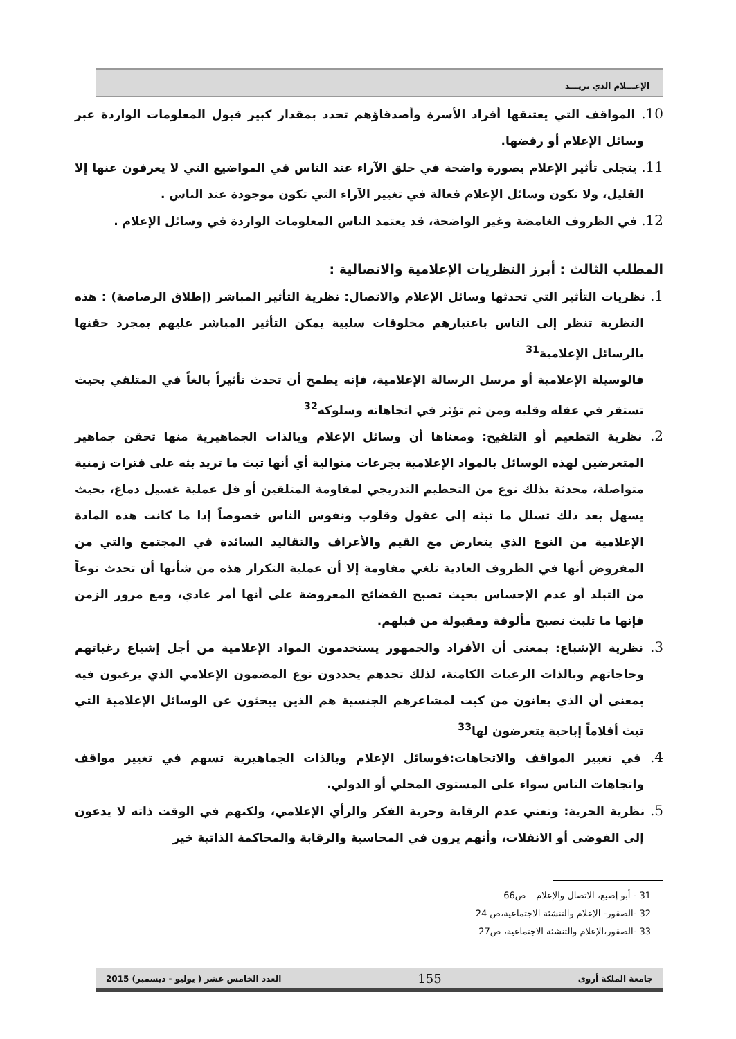الإعـــلام الذي نريـــد
10. المواقف التي يعتنقها أفراد الأسرة وأصدقاؤهم تحدد بمقدار كبير قبول المعلومات الواردة عبر وسائل الإعلام أو رفضها.
11. يتجلى تأثير الإعلام بصورة واضحة في خلق الآراء عند الناس في المواضيع التي لا يعرفون عنها إلا القليل، ولا تكون وسائل الإعلام فعالة في تغيير الآراء التي تكون موجودة عند الناس .
12. في الظروف الغامضة وغير الواضحة، قد يعتمد الناس المعلومات الواردة في وسائل الإعلام .
المطلب الثالث : أبرز النظريات الإعلامية والاتصالية :
1. نظريات التأثير التي تحدثها وسائل الإعلام والاتصال: نظرية التأثير المباشر (إطلاق الرصاصة) : هذه النظرية تنظر إلى الناس باعتبارهم مخلوقات سلبية يمكن التأثير المباشر عليهم بمجرد حقنها بالرسائل الإعلامية<sup>31</sup>
فالوسيلة الإعلامية أو مرسل الرسالة الإعلامية، فإنه يطمح أن تحدث تأثيراً بالغاً في المتلقي بحيث تستقر في عقله وقلبه ومن ثم تؤثر في اتجاهاته وسلوكه<sup>32</sup>
2. نظرية التطعيم أو التلقيح: ومعناها أن وسائل الإعلام وبالذات الجماهيرية منها تحقن جماهير المتعرضين لهذه الوسائل بالمواد الإعلامية بجرعات متوالية أي أنها تبث ما تريد بثه على فترات زمنية متواصلة، محدثة بذلك نوع من التحطيم التدريجي لمقاومة المتلقين أو قل عملية غسيل دماغ، بحيث يسهل بعد ذلك تسلل ما تبثه إلى عقول وقلوب ونفوس الناس خصوصاً إذا ما كانت هذه المادة الإعلامية من النوع الذي يتعارض مع القيم والأعراف والتقاليد السائدة في المجتمع والتي من المفروض أنها في الظروف العادية تلغي مقاومة إلا أن عملية التكرار هذه من شأنها أن تحدث نوعاً من التبلد أو عدم الإحساس بحيث تصبح الفضائح المعروضة على أنها أمر عادي، ومع مرور الزمن فإنها ما تلبث تصبح مألوفة ومقبولة من قبلهم.
3. نظرية الإشباع: بمعنى أن الأفراد والجمهور يستخدمون المواد الإعلامية من أجل إشباع رغباتهم وحاجاتهم وبالذات الرغبات الكامنة، لذلك تجدهم يحددون نوع المضمون الإعلامي الذي يرغبون فيه بمعنى أن الذي يعانون من كبت لمشاعرهم الجنسية هم الذين يبحثون عن الوسائل الإعلامية التي تبث أفلاماً إباحية يتعرضون لها<sup>33</sup>
4. في تغيير المواقف والاتجاهات:فوسائل الإعلام وبالذات الجماهيرية تسهم في تغيير مواقف واتجاهات الناس سواء على المستوى المحلي أو الدولي.
5. نظرية الحرية: وتعني عدم الرقابة وحرية الفكر والرأي الإعلامي، ولكنهم في الوقت ذاته لا يدعون إلى الفوضى أو الانفلات، وأنهم يرون في المحاسبة والرقابة والمحاكمة الذاتية خير
31 - أبو إصبع، الاتصال والإعلام – ص66
32 -الصقور- الإعلام والتنشئة الاجتماعية،ص 24
33 -الصقور،الإعلام والتنشئة الاجتماعية، ص27
جامعة الملكة أروى 155 العدد الخامس عشر ( يوليو - ديسمبر) 2015